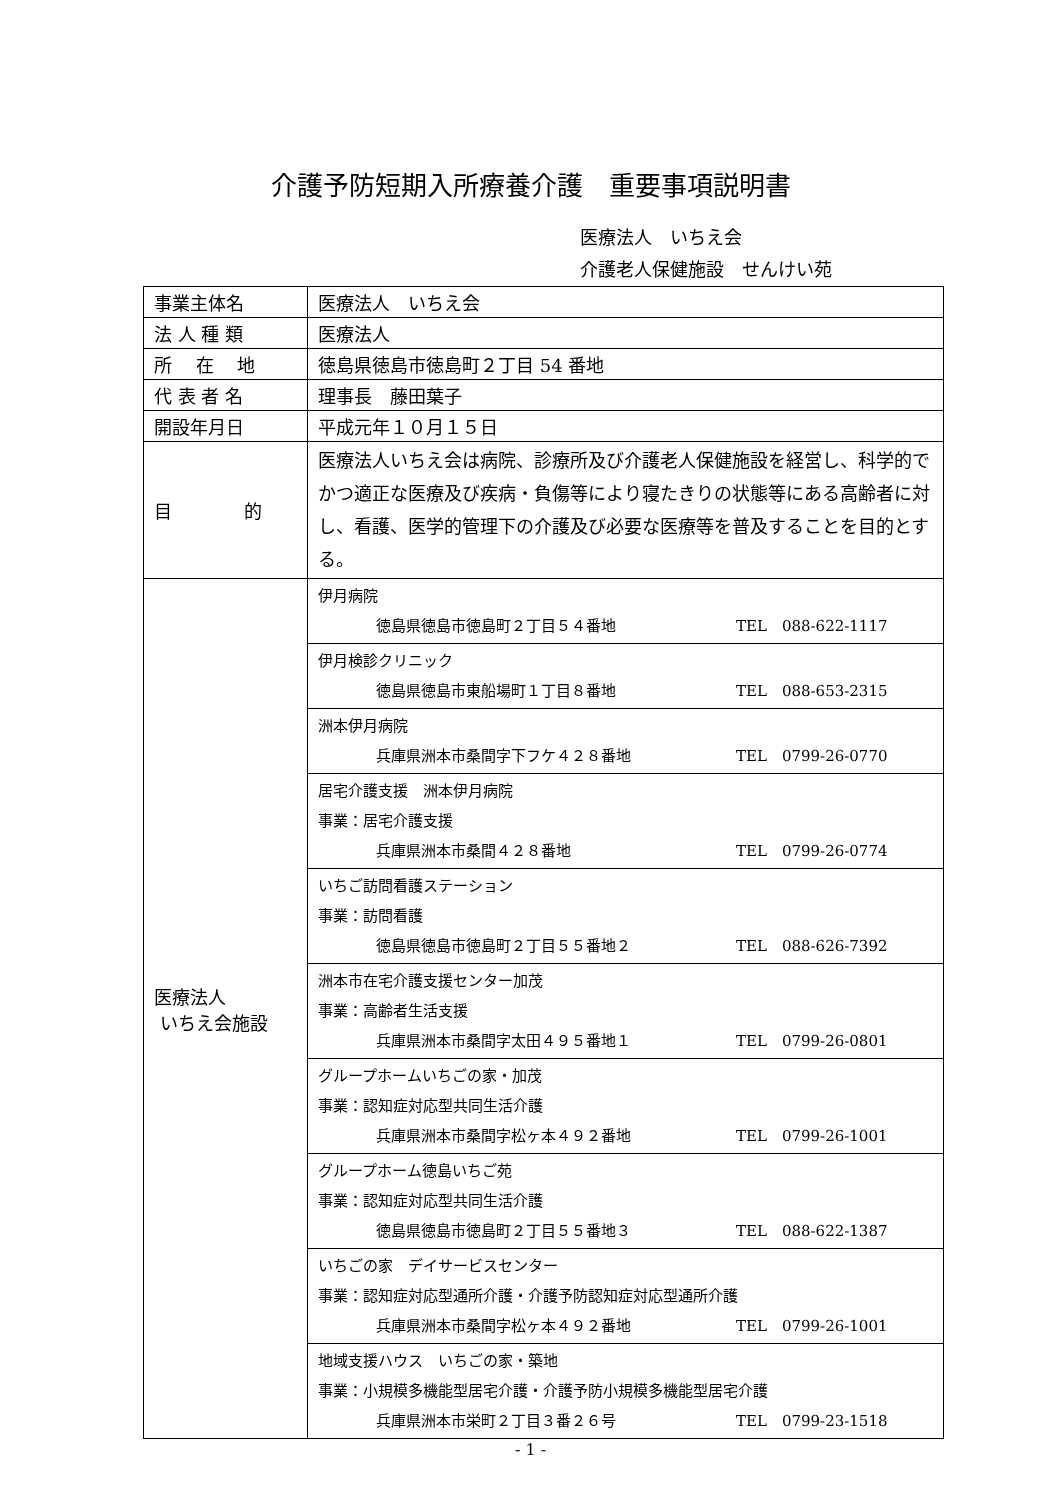介護予防短期入所療養介護　重要事項説明書
医療法人　いちえ会
介護老人保健施設　せんけい苑
| 事業主体名 | 医療法人 いちえ会 |
| 法 人 種 類 | 医療法人 |
| 所 在 地 | 徳島県徳島市徳島町２丁目 54 番地 |
| 代 表 者 名 | 理事長 藤田葉子 |
| 開設年月日 | 平成元年１０月１５日 |
| 目 的 | 医療法人いちえ会は病院、診療所及び介護老人保健施設を経営し、科学的でかつ適正な医療及び疾病・負傷等により寝たきりの状態等にある高齢者に対し、看護、医学的管理下の介護及び必要な医療等を普及することを目的とする。 |
| 医療法人 いちえ会施設 | 伊月病院 徳島県徳島市徳島町２丁目５４番地 TEL 088-622-1117 |
| | 伊月検診クリニック 徳島県徳島市東船場町１丁目８番地 TEL 088-653-2315 |
| | 洲本伊月病院 兵庫県洲本市桑間字下フケ４２８番地 TEL 0799-26-0770 |
| | 居宅介護支援 洲本伊月病院 事業：居宅介護支援 兵庫県洲本市桑間４２８番地 TEL 0799-26-0774 |
| | いちご訪問看護ステーション 事業：訪問看護 徳島県徳島市徳島町２丁目５５番地２ TEL 088-626-7392 |
| | 洲本市在宅介護支援センター加茂 事業：高齢者生活支援 兵庫県洲本市桑間字太田４９５番地１ TEL 0799-26-0801 |
| | グループホームいちごの家・加茂 事業：認知症対応型共同生活介護 兵庫県洲本市桑間字松ヶ本４９２番地 TEL 0799-26-1001 |
| | グループホーム徳島いちご苑 事業：認知症対応型共同生活介護 徳島県徳島市徳島町２丁目５５番地３ TEL 088-622-1387 |
| | いちごの家 デイサービスセンター 事業：認知症対応型通所介護・介護予防認知症対応型通所介護 兵庫県洲本市桑間字松ヶ本４９２番地 TEL 0799-26-1001 |
| | 地域支援ハウス いちごの家・築地 事業：小規模多機能型居宅介護・介護予防小規模多機能型居宅介護 兵庫県洲本市栄町２丁目３番２６号 TEL 0799-23-1518 |
- 1 -